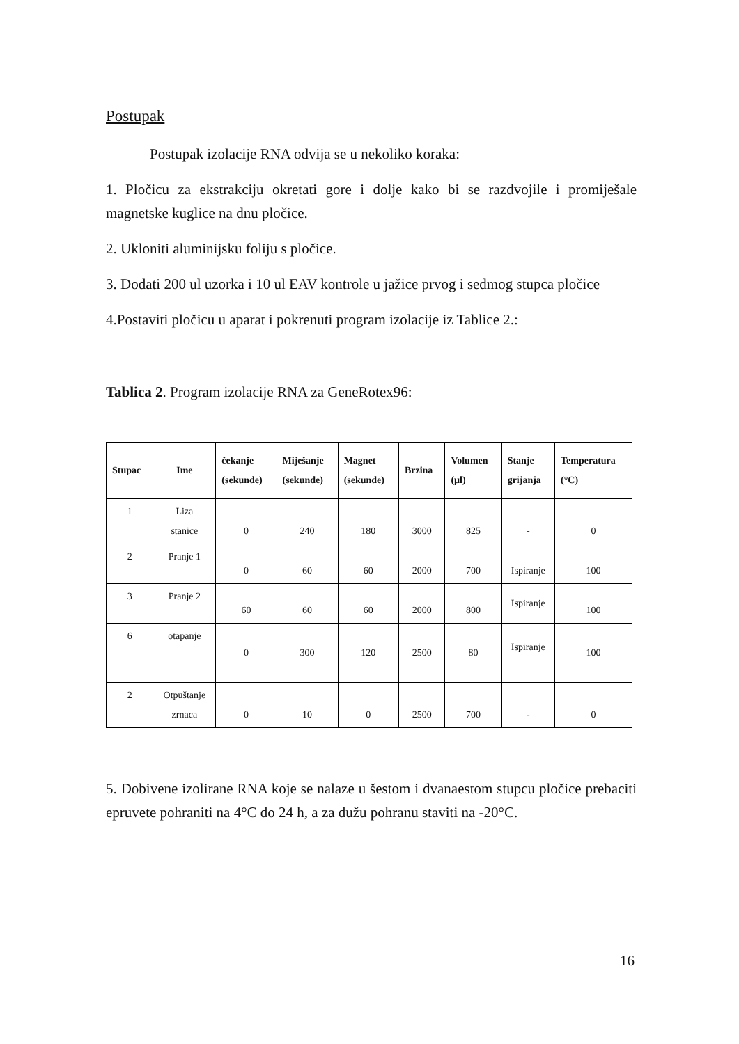Postupak
Postupak izolacije RNA odvija se u nekoliko koraka:
1. Pločicu za ekstrakciju okretati gore i dolje kako bi se razdvojile i promiješale magnetske kuglice na dnu pločice.
2. Ukloniti aluminijsku foliju s pločice.
3. Dodati 200 ul uzorka i 10 ul EAV kontrole u jažice prvog i sedmog stupca pločice
4.Postaviti pločicu u aparat i pokrenuti program izolacije iz Tablice 2.:
Tablica 2. Program izolacije RNA za GeneRotex96:
| Stupac | Ime | čekanje (sekunde) | Miješanje (sekunde) | Magnet (sekunde) | Brzina | Volumen (µl) | Stanje grijanja | Temperatura (°C) |
| --- | --- | --- | --- | --- | --- | --- | --- | --- |
| 1 | Liza stanice | 0 | 240 | 180 | 3000 | 825 | - | 0 |
| 2 | Pranje 1 | 0 | 60 | 60 | 2000 | 700 | Ispiranje | 100 |
| 3 | Pranje 2 | 60 | 60 | 60 | 2000 | 800 | Ispiranje | 100 |
| 6 | otapanje | 0 | 300 | 120 | 2500 | 80 | Ispiranje | 100 |
| 2 | Otpuštanje zrnaca | 0 | 10 | 0 | 2500 | 700 | - | 0 |
5. Dobivene izolirane RNA koje se nalaze u šestom i dvanaestom stupcu pločice prebaciti epruvete pohraniti na 4°C do 24 h, a za dužu pohranu staviti na -20°C.
16